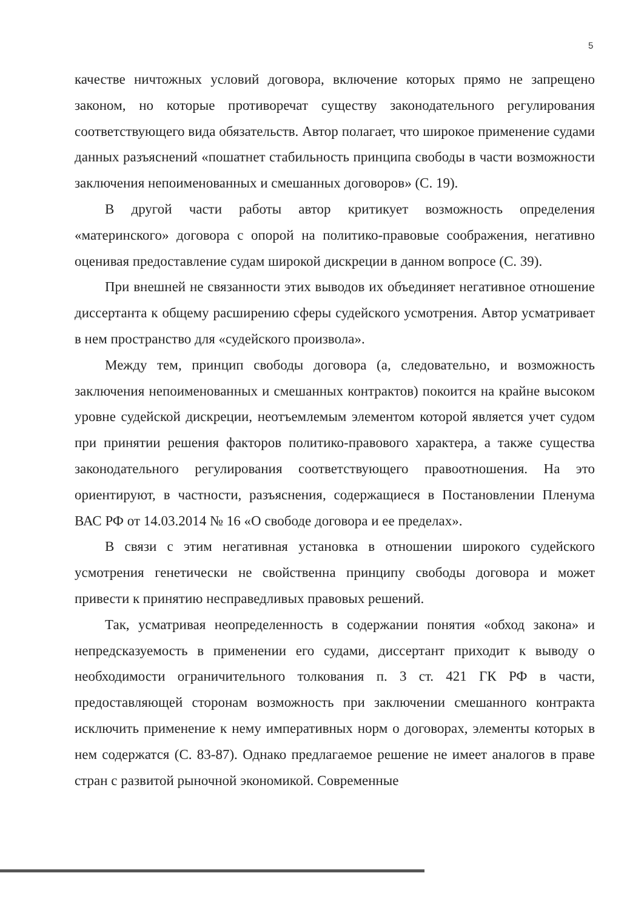5
качестве ничтожных условий договора, включение которых прямо не запрещено законом, но которые противоречат существу законодательного регулирования соответствующего вида обязательств. Автор полагает, что широкое применение судами данных разъяснений «пошатнет стабильность принципа свободы в части возможности заключения непоименованных и смешанных договоров» (С. 19).
В другой части работы автор критикует возможность определения «материнского» договора с опорой на политико-правовые соображения, негативно оценивая предоставление судам широкой дискреции в данном вопросе (С. 39).
При внешней не связанности этих выводов их объединяет негативное отношение диссертанта к общему расширению сферы судейского усмотрения. Автор усматривает в нем пространство для «судейского произвола».
Между тем, принцип свободы договора (а, следовательно, и возможность заключения непоименованных и смешанных контрактов) покоится на крайне высоком уровне судейской дискреции, неотъемлемым элементом которой является учет судом при принятии решения факторов политико-правового характера, а также существа законодательного регулирования соответствующего правоотношения. На это ориентируют, в частности, разъяснения, содержащиеся в Постановлении Пленума ВАС РФ от 14.03.2014 № 16 «О свободе договора и ее пределах».
В связи с этим негативная установка в отношении широкого судейского усмотрения генетически не свойственна принципу свободы договора и может привести к принятию несправедливых правовых решений.
Так, усматривая неопределенность в содержании понятия «обход закона» и непредсказуемость в применении его судами, диссертант приходит к выводу о необходимости ограничительного толкования п. 3 ст. 421 ГК РФ в части, предоставляющей сторонам возможность при заключении смешанного контракта исключить применение к нему императивных норм о договорах, элементы которых в нем содержатся (С. 83-87). Однако предлагаемое решение не имеет аналогов в праве стран с развитой рыночной экономикой. Современные